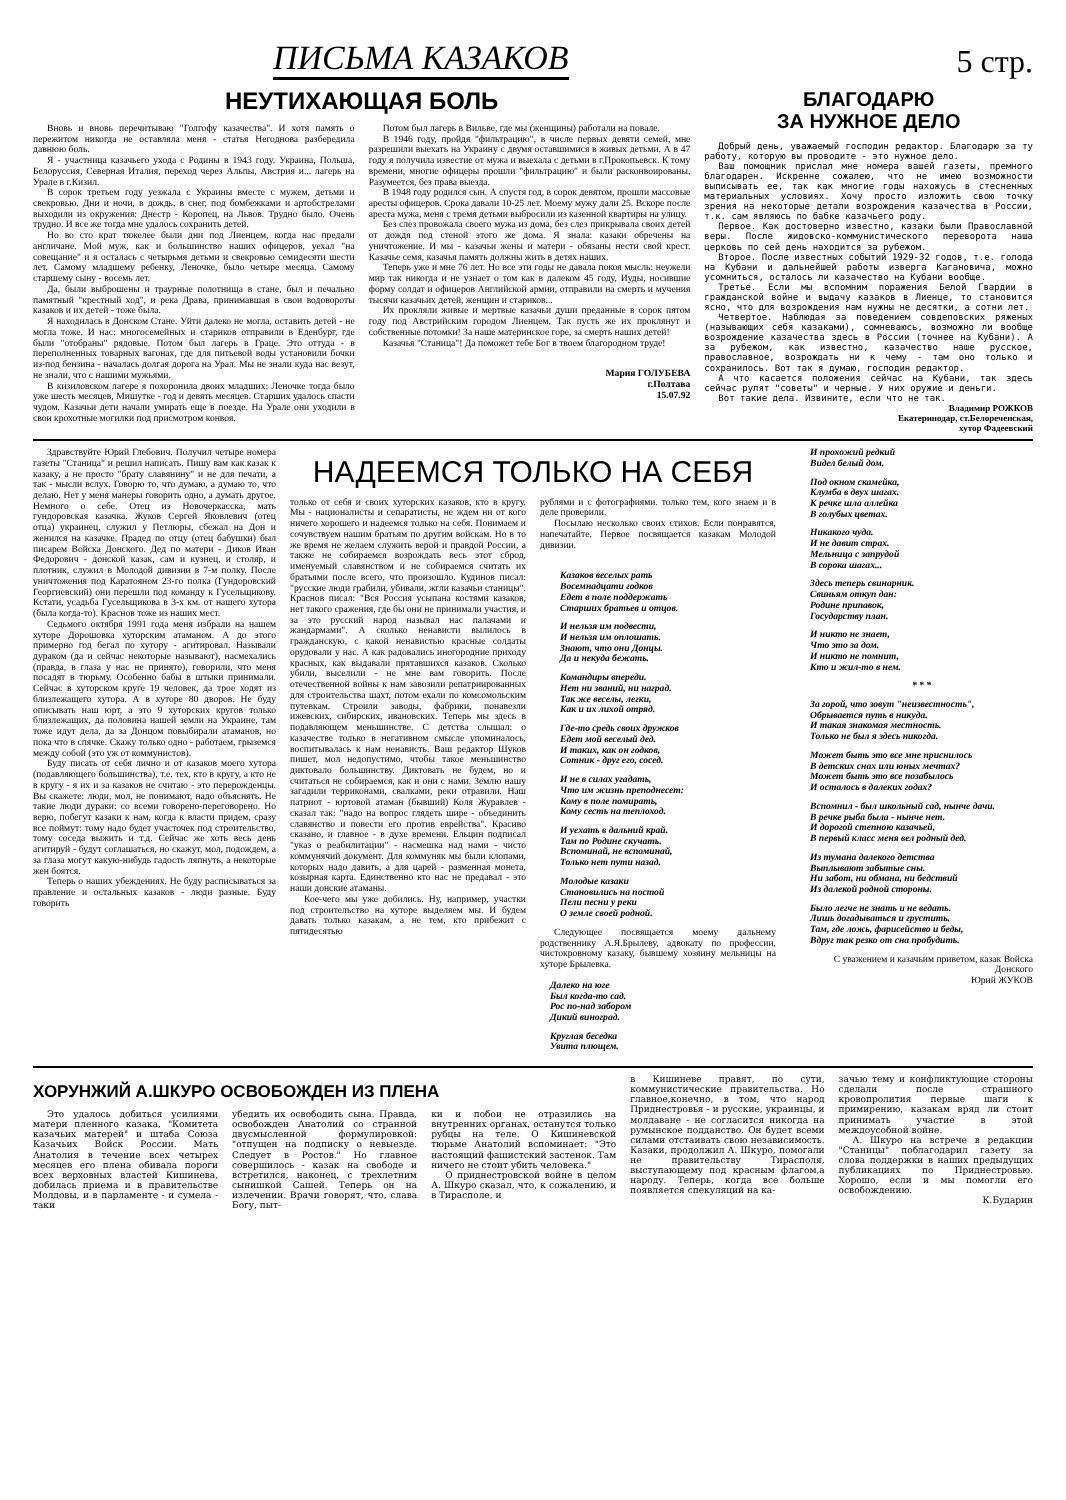ПИСЬМА КАЗАКОВ
5 стр.
НЕУТИХАЮЩАЯ БОЛЬ
Вновь и вновь перечитываю "Голгофу казачества". И хотя память о пережитом никогда не оставляла меня - статья Негоднова разбередила давнюю боль.
Я - участница казачьего ухода с Родины в 1943 году. Украина, Польша, Белоруссия, Северная Италия, переход через Альпы, Австрия и... лагерь на Урале в г.Кизил.
В сорок третьем году уезжала с Украины вместе с мужем, детьми и свекровью. Дни и ночи, в дождь, в снег, под бомбежками и артобстрелами выходили из окружения: Днестр - Коропец, на Львов. Трудно было. Очень трудно. И все же тогда мне удалось сохранить детей.
Но во сто крат тяжелее были дни под Лиенцем, когда нас предали англичане. Мой муж, как и большинство наших офицеров, уехал "на совещание" и я осталась с четырьмя детьми и свекровью семидесяти шести лет. Самому младшему ребенку, Леночке, было четыре месяца. Самому старшему сыну - восемь лет.
Да, были выброшены и траурные полотнища в стане, был и печально памятный "крестный ход", и река Драва, принимавшая в свои водовороты казаков и их детей - тоже была.
Я находилась в Донском Стане. Уйти далеко не могла, оставить детей - не могла тоже. И нас: многосемейных и стариков отправили в Еденбург, где были "отобраны" рядовые. Потом был лагерь в Граце. Это оттуда - в переполненных товарных вагонах, где для питьевой воды установили бочки из-под бензина - началась долгая дорога на Урал. Мы не знали куда нас везут, не знали, что с нашими мужьями.
В кизиловском лагере я похоронила двоих младших: Леночке тогда было уже шесть месяцев, Мишутке - год и девять месяцев. Старших удалось спасти чудом. Казачьи дети начали умирать еще в поезде. На Урале они уходили в свои крохотные могилки под присмотром конвоя.
Потом был лагерь в Вильве, где мы (женщины) работали на повале.
В 1946 году, пройдя "фильтрацию", в числе первых девяти семей, мне разрешили выехать на Украину с двумя оставшимися в живых детьми. А в 47 году я получила известие от мужа и выехала с детьми в г.Прокопьевск. К тому времени, многие офицеры прошли "фильтрацию" и были расконвоированы. Разумеется, без права выезда.
В 1948 году родился сын. А спустя год, в сорок девятом, прошли массовые аресты офицеров. Срока давали 10-25 лет. Моему мужу дали 25. Вскоре после ареста мужа, меня с тремя детьми выбросили из казенной квартиры на улицу.
Без слез провожала своего мужа из дома, без слез прикрывала своих детей от дождя под стеной этого же дома. Я знала: казаки обречены на уничтожение. И мы - казачьи жены и матери - обязаны нести свой крест. Казачье семя, казачья память должны жить в детях наших.
Теперь уже и мне 76 лет. Но все эти годы не давала покоя мысль: неужели мир так никогда и не узнает о том как в далеком 45 году, Иуды, носившие форму солдат и офицеров Английской армии, отправили на смерть и мучения тысячи казачьих детей, женщин и стариков...
Их прокляли живые и мертвые казачьи души преданные в сорок пятом году под Австрийским городом Лиенцем. Так пусть же их проклянут и собственные потомки! За наше материнское горе, за смерть наших детей!
Казачья "Станица"! Да поможет тебе Бог в твоем благородном труде!
Мария ГОЛУБЕВА
г.Полтава
15.07.92
БЛАГОДАРЮ
ЗА НУЖНОЕ ДЕЛО
Добрый день, уважаемый господин редактор. Благодарю за ту работу, которую вы проводите - это нужное дело.
Ваш помощник прислал мне номера вашей газеты, премного благодарен. Искренне сожалею, что не имею возможности выписывать ее, так как многие годы нахожусь в стесненных материальных условиях. Хочу просто изложить свою точку зрения на некоторые детали возрождения казачества в России, т.к. сам являюсь по бабке казачьего роду.
Первое. Как достоверно известно, казаки были Православной веры. После жидовско-коммунистического переворота наша церковь по сей день находится за рубежом.
Второе. После известных событий 1929-32 годов, т.е. голода на Кубани и дальнейшей работы изверга Кагановича, можно усомниться, осталось ли казачество на Кубани вообще.
Третье. Если мы вспомним поражения Белой Гвардии в гражданской войне и выдачу казаков в Лиенце, то становится ясно, что для возрождения нам нужны не десятки, а сотни лет.
Четвертое. Наблюдая за поведением совдеповских ряженых (называющих себя казаками), сомневаюсь, возможно ли вообще возрождение казачества здесь в России (точнее на Кубани). А за рубежом, как известно, казачество наше русское, православное, возрождать ни к чему - там оно только и сохранилось. Вот так я думаю, господин редактор.
А что касается положения сейчас на Кубани, так здесь сейчас рулят "советы" и черные. У них оружие и деньги.
Вот такие дела. Извините, если что не так.
Владимир РОЖКОВ
Екатеринодар, ст.Белореченская,
хутор Фадеевский
Здравствуйте Юрий Глебович. Получил четыре номера газеты "Станица" и решил написать. Пишу вам как казак к казаку, а не просто "брату славянину" и не для печати, а так - мысли вслух. Говорю то, что думаю, а думаю то, что делаю. Нет у меня манеры говорить одно, а думать другое. Немного о себе. Отец из Новочеркасска, мать гундоровская казачка. Жуков Сергей Яковлевич (отец отца) украинец, служил у Петлюры, сбежал на Дон и женился на казачке. Прадед по отцу (отец бабушки) был писарем Войска Донского. Дед по матери - Диков Иван Федорович - донской казак, сам и кузнец, и столяр, и плотник, служил в Молодой дивизии в 7-м полку. После уничтожения под Каратояном 23-го полка (Гундоровский Георгиевский) они перешли под команду к Гусельщикову. Кстати, усадьба Гусельщикова в 3-х км. от нашего хутора (была когда-то). Краснов тоже из наших мест.
Седьмого октября 1991 года меня избрали на нашем хуторе Дорошовка хуторским атаманом. А до этого примерно год бегал по хутору - агитировал. Называли дураком (да и сейчас некоторые называют), насмехались (правда, в глаза у нас не принято), говорили, что меня посадят в тюрьму. Особенно бабы в штыки принимали. Сейчас в хуторском круге 19 человек, да трое ходят из близлежащего хутора. А в хуторе 80 дворов. Не буду описывать наш юрт, а это 9 хуторских кругов только близлежащих, да половина нашей земли на Украине, там тоже идут дела, да за Донцом повыбирали атаманов, но пока что в спячке. Скажу только одно - работаем, грыземся между собой (это уж от коммунистов).
Буду писать от себя лично и от казаков моего хутора (подавляющего большинства), т.е. тех, кто в кругу, а кто не в кругу - я их и за казаков не считаю - это перерожденцы. Вы скажете: люди, мол, не понимают, надо объяснять. Не такие люди дураки: со всеми говорено-переговорено. Но верю, побегут казаки к нам, когда к власти придем, сразу все поймут: тому надо будет участочек под строительство, тому соседа выжить и т.д. Сейчас же хоть весь день агитируй - будут соглашаться, но скажут, мол, подождем, а за глаза могут какую-нибудь гадость ляпнуть, а некоторые жен боятся.
Теперь о наших убеждениях. Не буду расписываться за правление и остальных казаков - люди разные. Буду говорить
НАДЕЕМСЯ ТОЛЬКО НА СЕБЯ
только от себя и своих хуторских казаков, кто в кругу. Мы - националисты и сепаратисты, не ждем ни от кого ничего хорошего и надеемся только на себя. Понимаем и сочувствуем нашим братьям по другим войскам. Но в то же время не желаем служить верой и правдой России, а также не собираемся возрождать весь этот сброд, именуемый славянством и не собираемся считать их братьями после всего, что произошло. Кудинов писал: "русские люди грабили, убивали, жгли казачьи станицы". Краснов писал: "Вся Россия усыпана костями казаков, нет такого сражения, где бы они не принимали участия, и за это русский народ называл нас палачами и жандармами". А сколько ненависти вылилось в гражданскую, с какой ненавистью красные солдаты орудовали у нас. А как радовались иногородние приходу красных, как выдавали прятавшихся казаков. Сколько убили, выселили - не мне вам говорить. После отечественной войны к нам завозили репатриированных для строительства шахт, потом ехали по комсомольским путевкам. Строили заводы, фабрики, понавезли ижевских, сибирских, ивановских. Теперь мы здесь в подавляющем меньшинстве. С детства слышал: о казачестве только в негативном смысле упоминалось, воспитывалась к нам ненависть. Ваш редактор Шуков пишет, мол недопустимо, чтобы такое меньшинство диктовало большинству. Диктовать не будем, но и считаться не собираемся, как и они с нами. Землю нашу загадили терриконами, свалками, реки отравили. Наш патриот - юртовой атаман (бывший) Коля Журавлев - сказал так: "надо на вопрос глядеть шире - объединить славянство и повести его против еврейства". Красиво сказано, и главное - в духе времени. Ельцин подписал "указ о реабилитации" - насмешка над нами - чисто коммунячий документ. Для коммуняк мы были клопами, которых надо давить, а для царей - разменная монета, козырная карта. Единственно кто нас не предавал - это наши донские атаманы.
Кое-чего мы уже добились. Ну, например, участки под строительство на хуторе выделяем мы. И будем давать только казакам, а не тем, кто прибежит с пятидесятью
рублями и с фотографиями. только тем, кого знаем и в деле проверили.
Посылаю несколько своих стихов. Если понравятся, напечатайте. Первое посвящается казакам Молодой дивизии.
Казаков веселых рать
Восемнадцати годков
Едет в поле поддержать
Старших братьев и отцов.
И нельзя им подвести,
И нельзя им оплошать.
Знают, что они Донцы.
Да и некуда бежать.
Командиры впереди.
Нет ни званий, ни наград.
Так же веселы, легки,
Как и их лихой отряд.
Где-то средь своих дружков
Едет мой веселый дед.
И таких, как он годков,
Сотник - друг его, сосед.
И не в силах угадать,
Что им жизнь преподнесет:
Кому в поле помирать,
Кому сесть на теплоход.
И уехать в дальний край.
Там по Родине скучать.
Вспоминай, не вспоминай,
Только нет пути назад.
Молодые казаки
Становились на постой
Пели песни у реки
О земле своей родной.
Следующее посвящается моему дальнему родственнику А.Я.Брылеву, адвокату по профессии, чистокровному казаку, бывшему хозяину мельницы на хуторе Брылевка.
Далеко на юге
Был когда-то сад.
Рос по-над забором
Дикий виноград.
Круглая беседка
Увита плющем.
И прохожий редкий
Видел белый дом.
Под окном скамейка,
Клумба в двух шагах.
К речке шла аллейка
В голубых цветах.
Никакого чуда.
И не давит страх.
Мельница с запрудой
В сорока шагах...
Здесь теперь свинарник.
Свиньям откуп дан:
Родине припавок,
Государству план.
И никто не знает,
Что это за дом.
И никто не помнит,
Кто и жил-то в нем.
* * *
За горой, что зовут "неизвестность",
Обрывается путь в никуда.
И такая знакомая местность.
Только не был я здесь никогда.
Может быть это все мне приснилось
В детских снах или юных мечтах?
Может быть это все позабылось
И осталось в далеких годах?
Вспомнил - был школьный сад, нынче дачи.
В речке рыба была - нынче нет.
И дорогой степною казачьей,
В первый класс меня вел родный дед.
Из тумана далекого детства
Выплывают забытые сны.
Ни забот, ни обмана, ни бедствий
Из далекой родной стороны.
Было легче не знать и не ведать.
Лишь догадываться и грустить.
Там, где ложь, фарисейство и беды,
Вдруг так резко от сна пробудить.
С уважением и казачьим приветом, казак Войска Донского
Юрий ЖУКОВ
ХОРУНЖИЙ А.ШКУРО ОСВОБОЖДЕН ИЗ ПЛЕНА
Это удалось добиться усилиями матери пленного казака, "Комитета казачьих матерей" и штаба Союза Казачьих Войск России. Мать Анатолия в течение всех четырех месяцев его плена обивала пороги всех верховных властей Кишинева, добилась приема и в правительстве Молдовы, и в парламенте - и сумела - таки
убедить их освободить сына. Правда, освобожден Анатолий со странной двусмысленной формулировкой: "отпущен на подписку о невыезде. Следует в Ростов." Но главное совершилось - казак на свободе и встретился, наконец, с трехлетним сынишкой Сашей. Теперь он на излечении. Врачи говорят, что, слава Богу, пыт-
ки и побои не отразились на внутренних органах, останутся только рубцы на теле. О Кишиневской тюрьме Анатолий вспоминает: "Это настоящий фашистский застенок. Там ничего не стоит убить человека."
О приднестровской войне в целом А. Шкуро сказал, что, к сожалению, и в Тирасполе, и
в Кишиневе правят, по сути, коммунистические правительства. Но главное,конечно, в том, что народ Приднестровья - и русские, украинцы, и молдаване - не согласится никогда на румынское подданство. Он будет всеми силами отстаивать свою независимость. Казаки, продолжил А. Шкуро, помогали не правительству Тирасполя, выступающему под красным флагом,а народу. Теперь, когда все больше появляется спекуляций на ка-
зачью тему и конфликтующие стороны сделали после страшного кровопролития первые шаги к примирению, казакам вряд ли стоит принимать участие в этой междоусобной войне.
А. Шкуро на встрече в редакции "Станицы" поблагодарил газету за слова поддержки в наших предыдущих публикациях по Приднестровью. Хорошо, если и мы помогли его освобождению.
К.Бударин